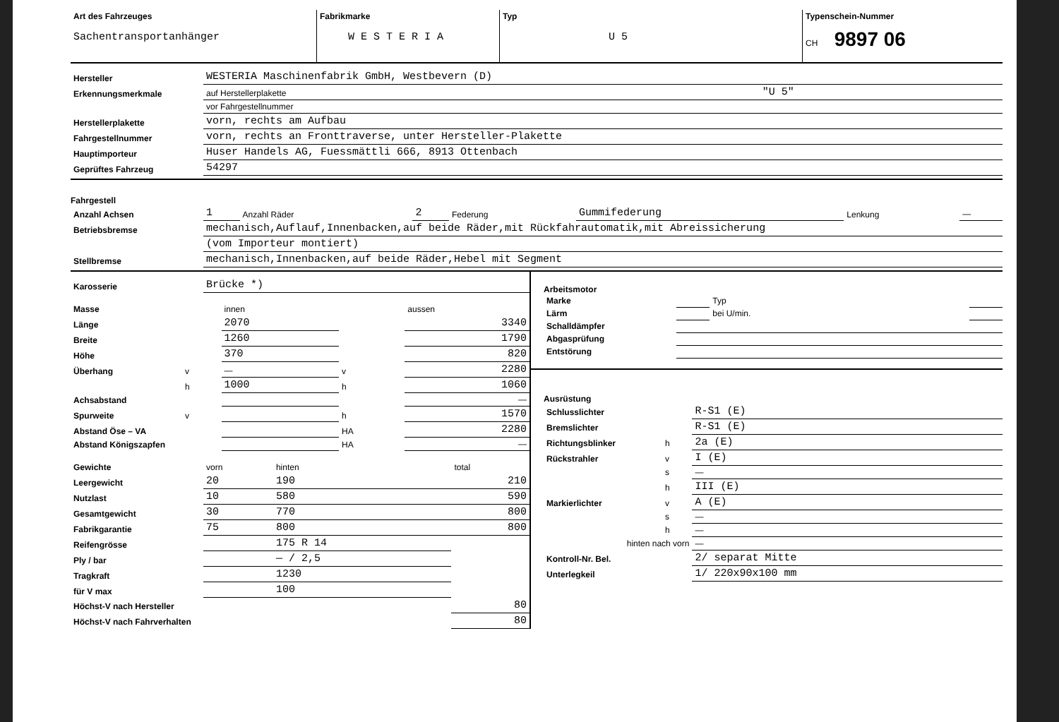| Art des Fahrzeuges Sachentransportanhänger | Fabrikmarke W E S T E R I A | Typ U 5 | Typenschein-Nummer CH 9897 06 |
| Hersteller | WESTERIA Maschinenfabrik GmbH, Westbevern (D) | |
| Erkennungsmerkmale | auf Herstellerplakette | "U 5" |
| | vor Fahrgestellnummer | |
| Herstellerplakette | vorn, rechts am Aufbau | |
| Fahrgestellnummer | vorn, rechts an Fronttraverse, unter Hersteller-Plakette | |
| Hauptimporteur | Huser Handels AG, Fuessmättli 666, 8913 Ottenbach | |
| Geprüftes Fahrzeug | 54297 | |
Fahrgestell
| Anzahl Achsen | 1 | Anzahl Räder | 2 | Federung | Gummifederung | Lenkung | — |
| Betriebsbremse | mechanisch,Auflauf,Innenbacken,auf beide Räder,mit Rückfahrautomatik,mit Abreissicherung | | | | | | |
| | (vom Importeur montiert) | | | | | | |
| Stellbremse | mechanisch,Innenbacken,auf beide Räder,Hebel mit Segment | | | | | | |
| Karosserie | Brücke *) |
| Masse | | innen | | aussen |
| Länge | | 2070 | | 3340 |
| Breite | | 1260 | | 1790 |
| Höhe | | 370 | | 820 |
| Überhang | v | — | v | 2280 |
| | h | 1000 | h | 1060 |
| Achsabstand | | | | — |
| Spurweite | v | | h | 1570 |
| Abstand Öse – VA | | | HA | 2280 |
| Abstand Königszapfen | | | HA | — |
| Gewichte | vorn | hinten | total |
| Leergewicht | 20 | 190 | 210 |
| Nutzlast | 10 | 580 | 590 |
| Gesamtgewicht | 30 | 770 | 800 |
| Fabrikgarantie | 75 | 800 | 800 |
| Reifengrösse | | 175 R 14 | |
| Ply / bar | | — / 2,5 | |
| Tragkraft | | 1230 | |
| für V max | | 100 | |
| Höchst-V nach Hersteller | | | 80 |
| Höchst-V nach Fahrverhalten | | | 80 |
Arbeitsmotor
| Marke | | Typ | |
| Lärm | | bei U/min. | |
| Schalldämpfer | | | |
| Abgasprüfung | | | |
| Entstörung | | | |
Ausrüstung
| Schlusslichter | | R-S1 (E) |
| Bremslichter | | R-S1 (E) |
| Richtungsblinker | h | 2a (E) |
| Rückstrahler | v | I (E) |
| | s | — |
| | h | III (E) |
| Markierlichter | v | A (E) |
| | s | — |
| | h | — |
| hinten nach vorn | | — |
| Kontroll-Nr. Bel. | | 2/ separat Mitte |
| Unterlegkeil | | 1/ 220x90x100 mm |